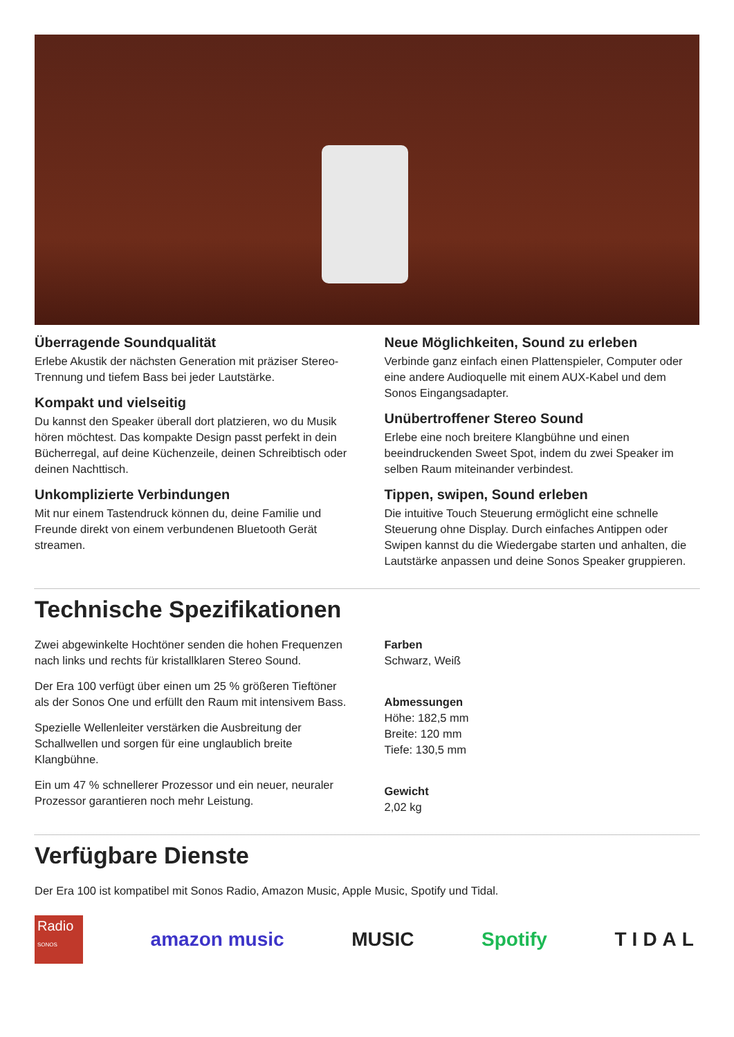Überragende Soundqualität
Erlebe Akustik der nächsten Generation mit präziser Stereo-Trennung und tiefem Bass bei jeder Lautstärke.
Kompakt und vielseitig
Du kannst den Speaker überall dort platzieren, wo du Musik hören möchtest. Das kompakte Design passt perfekt in dein Bücherregal, auf deine Küchenzeile, deinen Schreibtisch oder deinen Nachttisch.
Unkomplizierte Verbindungen
Mit nur einem Tastendruck können du, deine Familie und Freunde direkt von einem verbundenen Bluetooth Gerät streamen.
Neue Möglichkeiten, Sound zu erleben
Verbinde ganz einfach einen Plattenspieler, Computer oder eine andere Audioquelle mit einem AUX-Kabel und dem Sonos Eingangsadapter.
Unübertroffener Stereo Sound
Erlebe eine noch breitere Klangbühne und einen beeindruckenden Sweet Spot, indem du zwei Speaker im selben Raum miteinander verbindest.
Tippen, swipen, Sound erleben
Die intuitive Touch Steuerung ermöglicht eine schnelle Steuerung ohne Display. Durch einfaches Antippen oder Swipen kannst du die Wiedergabe starten und anhalten, die Lautstärke anpassen und deine Sonos Speaker gruppieren.
Technische Spezifikationen
Zwei abgewinkelte Hochtöner senden die hohen Frequenzen nach links und rechts für kristallklaren Stereo Sound.
Der Era 100 verfügt über einen um 25 % größeren Tieftöner als der Sonos One und erfüllt den Raum mit intensivem Bass.
Spezielle Wellenleiter verstärken die Ausbreitung der Schallwellen und sorgen für eine unglaublich breite Klangbühne.
Ein um 47 % schnellerer Prozessor und ein neuer, neuraler Prozessor garantieren noch mehr Leistung.
Farben
Schwarz, Weiß
Abmessungen
Höhe: 182,5 mm
Breite: 120 mm
Tiefe: 130,5 mm
Gewicht
2,02 kg
Verfügbare Dienste
Der Era 100 ist kompatibel mit Sonos Radio, Amazon Music, Apple Music, Spotify und Tidal.
Radio
SONOS
amazon music MUSIC Spotify TIDAL